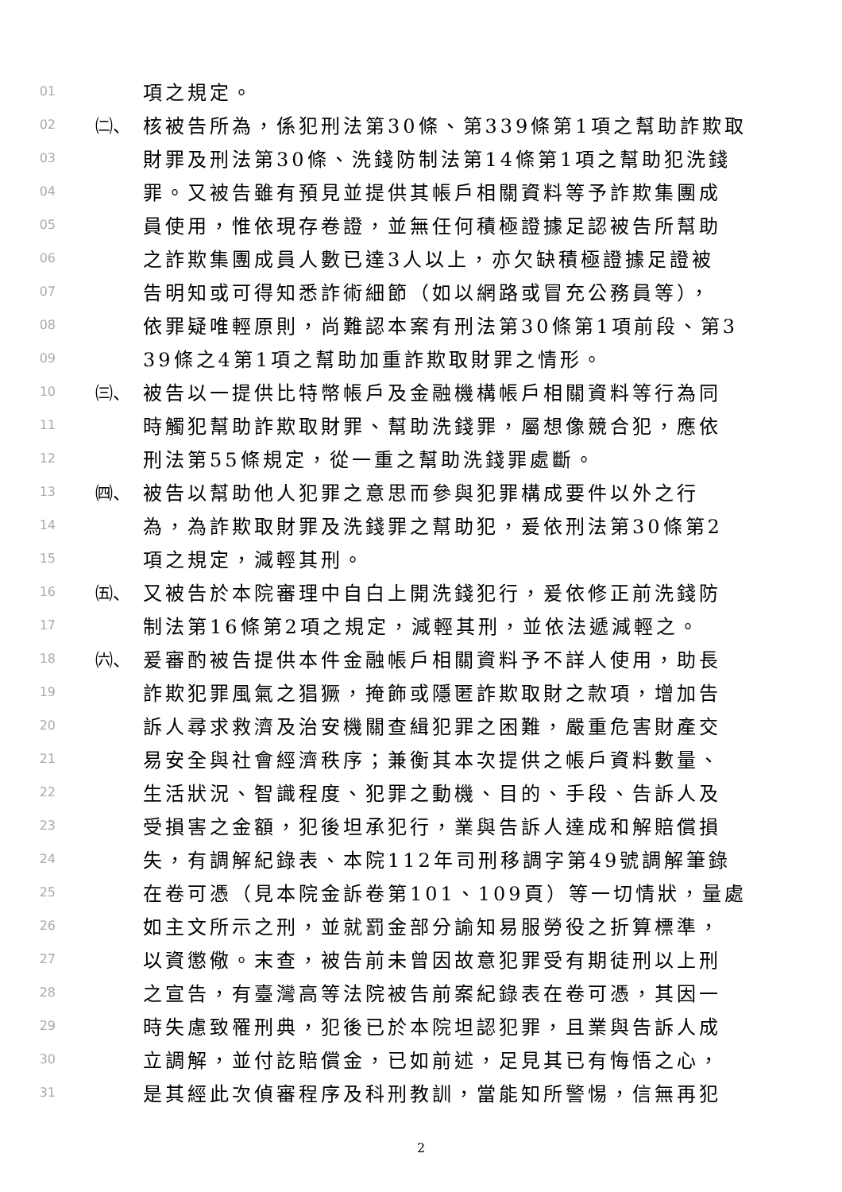01 項之規定。
02 ㈡、 核被告所為，係犯刑法第30條、第339條第1項之幫助詐欺取
03 財罪及刑法第30條、洗錢防制法第14條第1項之幫助犯洗錢
04 罪。又被告雖有預見並提供其帳戶相關資料等予詐欺集團成
05 員使用，惟依現存卷證，並無任何積極證據足認被告所幫助
06 之詐欺集團成員人數已達3人以上，亦欠缺積極證據足證被
07 告明知或可得知悉詐術細節（如以網路或冒充公務員等），
08 依罪疑唯輕原則，尚難認本案有刑法第30條第1項前段、第3
09 39條之4第1項之幫助加重詐欺取財罪之情形。
10 ㈢、 被告以一提供比特幣帳戶及金融機構帳戶相關資料等行為同
11 時觸犯幫助詐欺取財罪、幫助洗錢罪，屬想像競合犯，應依
12 刑法第55條規定，從一重之幫助洗錢罪處斷。
13 ㈣、 被告以幫助他人犯罪之意思而參與犯罪構成要件以外之行
14 為，為詐欺取財罪及洗錢罪之幫助犯，爰依刑法第30條第2
15 項之規定，減輕其刑。
16 ㈤、 又被告於本院審理中自白上開洗錢犯行，爰依修正前洗錢防
17 制法第16條第2項之規定，減輕其刑，並依法遞減輕之。
18 ㈥、 爰審酌被告提供本件金融帳戶相關資料予不詳人使用，助長
19 詐欺犯罪風氣之猖獗，掩飾或隱匿詐欺取財之款項，增加告
20 訴人尋求救濟及治安機關查緝犯罪之困難，嚴重危害財產交
21 易安全與社會經濟秩序；兼衡其本次提供之帳戶資料數量、
22 生活狀況、智識程度、犯罪之動機、目的、手段、告訴人及
23 受損害之金額，犯後坦承犯行，業與告訴人達成和解賠償損
24 失，有調解紀錄表、本院112年司刑移調字第49號調解筆錄
25 在卷可憑（見本院金訴卷第101、109頁）等一切情狀，量處
26 如主文所示之刑，並就罰金部分諭知易服勞役之折算標準，
27 以資懲儆。末查，被告前未曾因故意犯罪受有期徒刑以上刑
28 之宣告，有臺灣高等法院被告前案紀錄表在卷可憑，其因一
29 時失慮致罹刑典，犯後已於本院坦認犯罪，且業與告訴人成
30 立調解，並付訖賠償金，已如前述，足見其已有悔悟之心，
31 是其經此次偵審程序及科刑教訓，當能知所警惕，信無再犯
2